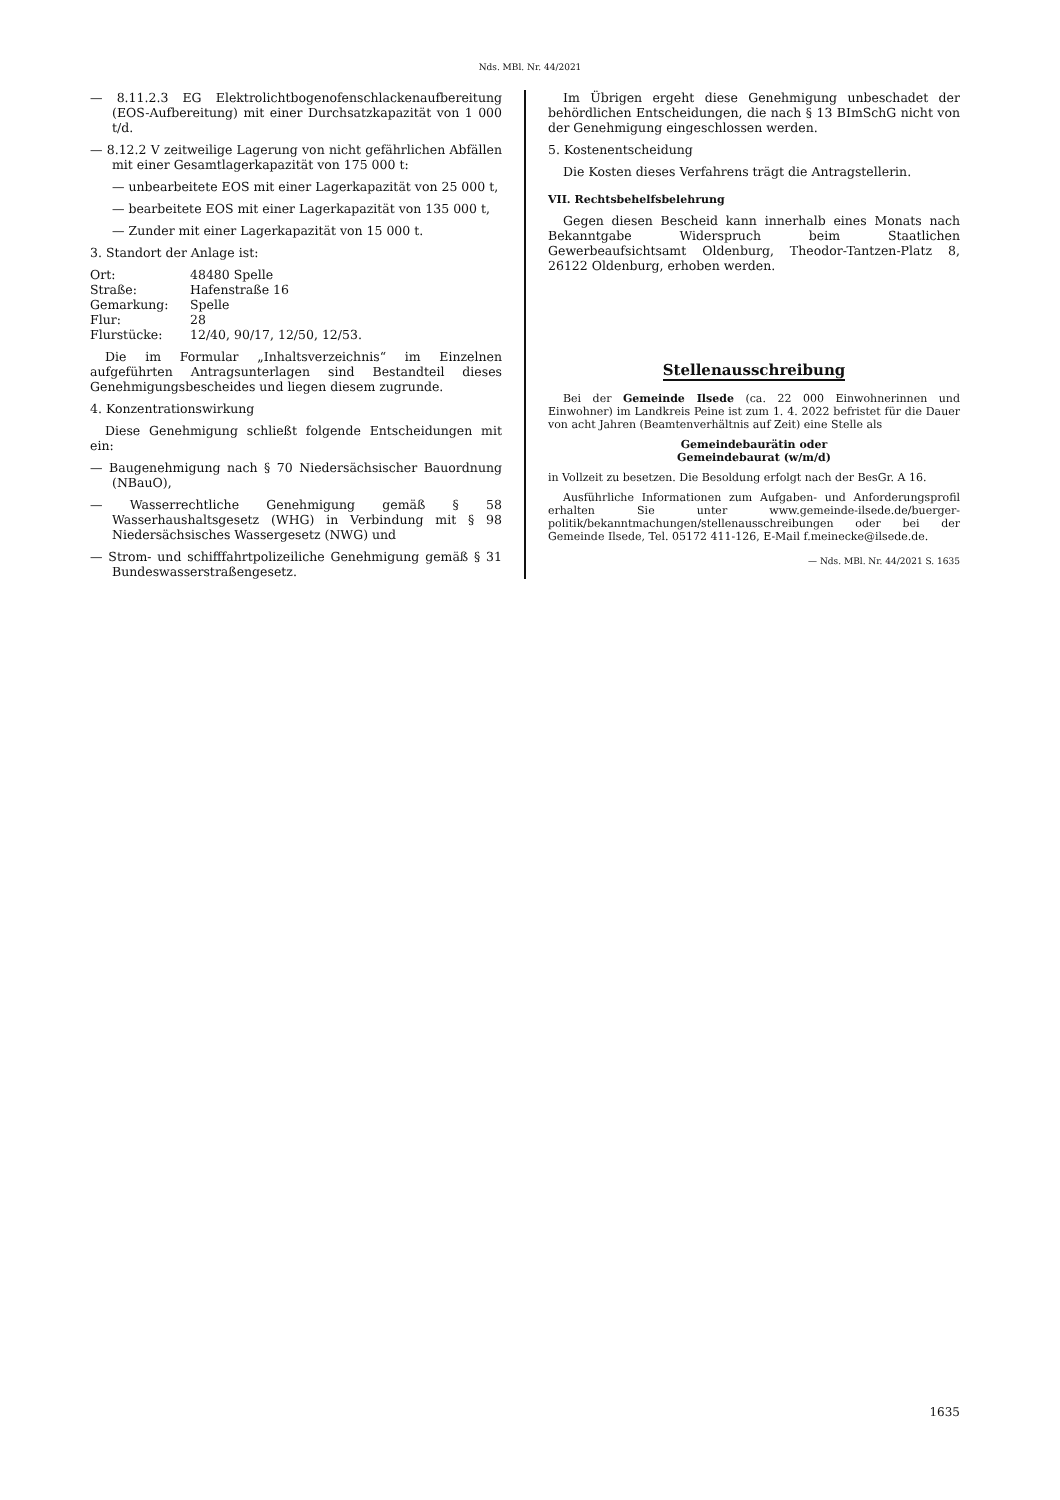Nds. MBl. Nr. 44/2021
— 8.11.2.3 EG Elektrolichtbogenofenschlackenaufbereitung (EOS-Aufbereitung) mit einer Durchsatzkapazität von 1 000 t/d.
— 8.12.2 V zeitweilige Lagerung von nicht gefährlichen Abfällen mit einer Gesamtlagerkapazität von 175 000 t:
— unbearbeitete EOS mit einer Lagerkapazität von 25 000 t,
— bearbeitete EOS mit einer Lagerkapazität von 135 000 t,
— Zunder mit einer Lagerkapazität von 15 000 t.
3. Standort der Anlage ist:
| Ort: | 48480 Spelle |
| Straße: | Hafenstraße 16 |
| Gemarkung: | Spelle |
| Flur: | 28 |
| Flurstücke: | 12/40, 90/17, 12/50, 12/53. |
Die im Formular „Inhaltsverzeichnis“ im Einzelnen aufgeführten Antragsunterlagen sind Bestandteil dieses Genehmigungsbescheides und liegen diesem zugrunde.
4. Konzentrationswirkung
Diese Genehmigung schließt folgende Entscheidungen mit ein:
— Baugenehmigung nach § 70 Niedersächsischer Bauordnung (NBauO),
— Wasserrechtliche Genehmigung gemäß § 58 Wasserhaushaltsgesetz (WHG) in Verbindung mit § 98 Niedersächsisches Wassergesetz (NWG) und
— Strom- und schifffahrtpolizeiliche Genehmigung gemäß § 31 Bundeswasserstraßengesetz.
Im Übrigen ergeht diese Genehmigung unbeschadet der behördlichen Entscheidungen, die nach § 13 BImSchG nicht von der Genehmigung eingeschlossen werden.
5. Kostenentscheidung
Die Kosten dieses Verfahrens trägt die Antragstellerin.
VII. Rechtsbehelfsbelehrung
Gegen diesen Bescheid kann innerhalb eines Monats nach Bekanntgabe Widerspruch beim Staatlichen Gewerbeaufsichtsamt Oldenburg, Theodor-Tantzen-Platz 8, 26122 Oldenburg, erhoben werden.
Stellenausschreibung
Bei der Gemeinde Ilsede (ca. 22 000 Einwohnerinnen und Einwohner) im Landkreis Peine ist zum 1. 4. 2022 befristet für die Dauer von acht Jahren (Beamtenverhältnis auf Zeit) eine Stelle als
Gemeindebaurätin oder
Gemeindebaurat (w/m/d)
in Vollzeit zu besetzen. Die Besoldung erfolgt nach der BesGr. A 16.
Ausführliche Informationen zum Aufgaben- und Anforderungsprofil erhalten Sie unter www.gemeinde-ilsede.de/buerger-politik/bekanntmachungen/stellenausschreibungen oder bei der Gemeinde Ilsede, Tel. 05172 411-126, E-Mail f.meinecke@ilsede.de.
— Nds. MBl. Nr. 44/2021 S. 1635
1635